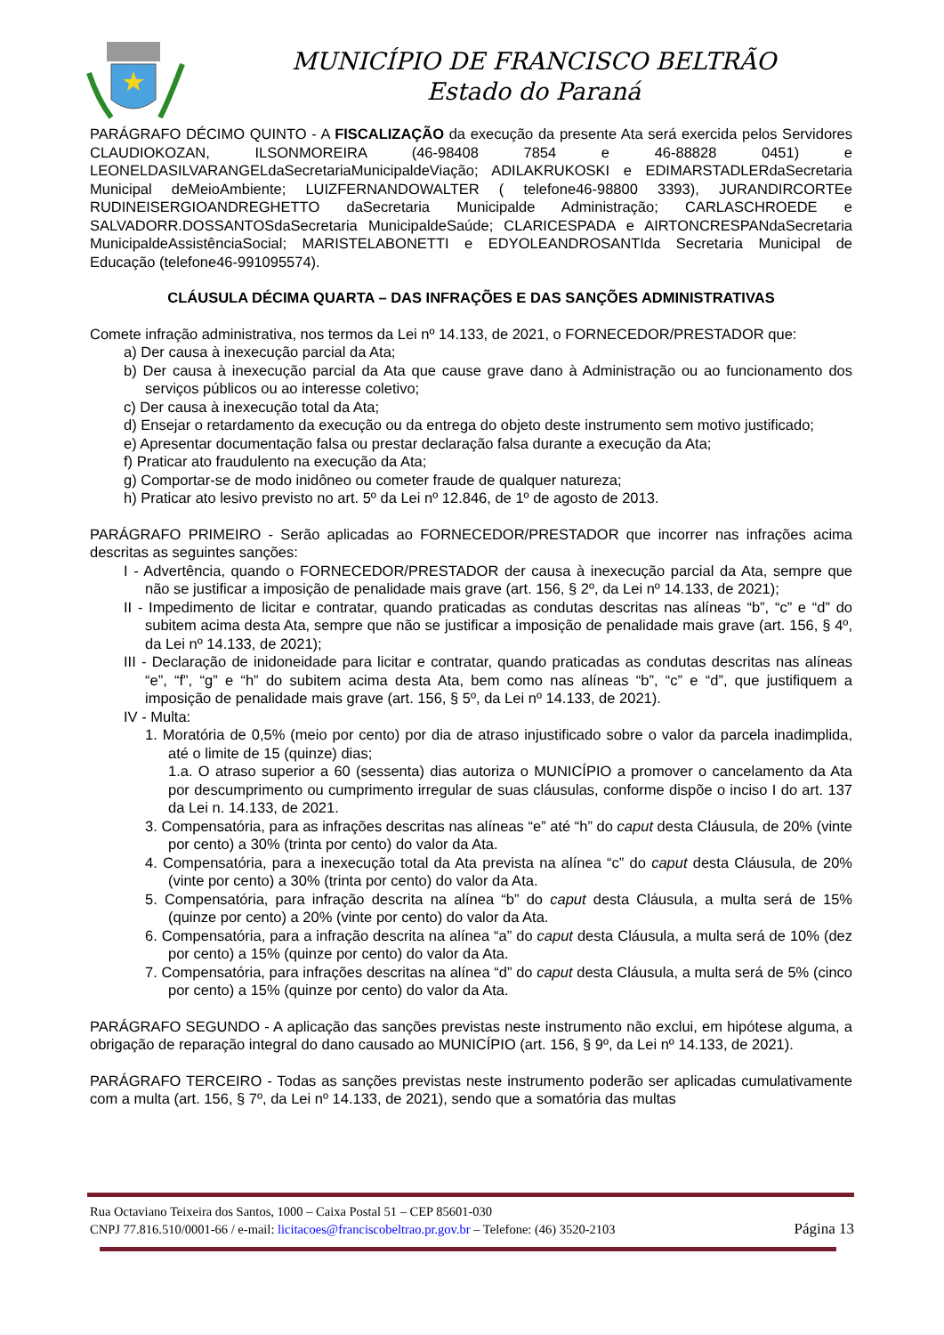MUNICÍPIO DE FRANCISCO BELTRÃO
Estado do Paraná
PARÁGRAFO DÉCIMO QUINTO - A FISCALIZAÇÃO da execução da presente Ata será exercida pelos Servidores CLAUDIOKOZAN, ILSONMOREIRA (46-98408 7854 e 46-88828 0451) e LEONELDASILVARANGELdaSecretariaMunicipaldeViação; ADILAKRUKOSKI e EDIMARSTADLERdaSecretaria Municipal deMeioAmbiente; LUIZFERNANDOWALTER ( telefone46-98800 3393), JURANDIRCORTEe RUDINEISERGIOANDREGHETTO daSecretaria Municipalde Administração; CARLASCHROEDE e SALVADORR.DOSSANTOSdaSecretaria MunicipaldeSaúde; CLARICESPADA e AIRTONCRESPANdaSecretaria MunicipaldeAssistênciaSocial; MARISTELABONETTI e EDYOLEANDROSANTIda Secretaria Municipal de Educação (telefone46-991095574).
CLÁUSULA DÉCIMA QUARTA – DAS INFRAÇÕES E DAS SANÇÕES ADMINISTRATIVAS
Comete infração administrativa, nos termos da Lei nº 14.133, de 2021, o FORNECEDOR/PRESTADOR que:
a) Der causa à inexecução parcial da Ata;
b) Der causa à inexecução parcial da Ata que cause grave dano à Administração ou ao funcionamento dos serviços públicos ou ao interesse coletivo;
c) Der causa à inexecução total da Ata;
d) Ensejar o retardamento da execução ou da entrega do objeto deste instrumento sem motivo justificado;
e) Apresentar documentação falsa ou prestar declaração falsa durante a execução da Ata;
f) Praticar ato fraudulento na execução da Ata;
g) Comportar-se de modo inidôneo ou cometer fraude de qualquer natureza;
h) Praticar ato lesivo previsto no art. 5º da Lei nº 12.846, de 1º de agosto de 2013.
PARÁGRAFO PRIMEIRO - Serão aplicadas ao FORNECEDOR/PRESTADOR que incorrer nas infrações acima descritas as seguintes sanções:
I - Advertência, quando o FORNECEDOR/PRESTADOR der causa à inexecução parcial da Ata, sempre que não se justificar a imposição de penalidade mais grave (art. 156, § 2º, da Lei nº 14.133, de 2021);
II - Impedimento de licitar e contratar, quando praticadas as condutas descritas nas alíneas “b”, “c” e “d” do subitem acima desta Ata, sempre que não se justificar a imposição de penalidade mais grave (art. 156, § 4º, da Lei nº 14.133, de 2021);
III - Declaração de inidoneidade para licitar e contratar, quando praticadas as condutas descritas nas alíneas “e”, “f”, “g” e “h” do subitem acima desta Ata, bem como nas alíneas “b”, “c” e “d”, que justifiquem a imposição de penalidade mais grave (art. 156, § 5º, da Lei nº 14.133, de 2021).
IV - Multa:
1. Moratória de 0,5% (meio por cento) por dia de atraso injustificado sobre o valor da parcela inadimplida, até o limite de 15 (quinze) dias;
1.a. O atraso superior a 60 (sessenta) dias autoriza o MUNICÍPIO a promover o cancelamento da Ata por descumprimento ou cumprimento irregular de suas cláusulas, conforme dispõe o inciso I do art. 137 da Lei n. 14.133, de 2021.
3. Compensatória, para as infrações descritas nas alíneas “e” até “h” do caput desta Cláusula, de 20% (vinte por cento) a 30% (trinta por cento) do valor da Ata.
4. Compensatória, para a inexecução total da Ata prevista na alínea “c” do caput desta Cláusula, de 20% (vinte por cento) a 30% (trinta por cento) do valor da Ata.
5. Compensatória, para infração descrita na alínea “b” do caput desta Cláusula, a multa será de 15% (quinze por cento) a 20% (vinte por cento) do valor da Ata.
6. Compensatória, para a infração descrita na alínea “a” do caput desta Cláusula, a multa será de 10% (dez por cento) a 15% (quinze por cento) do valor da Ata.
7. Compensatória, para infrações descritas na alínea “d” do caput desta Cláusula, a multa será de 5% (cinco por cento) a 15% (quinze por cento) do valor da Ata.
PARÁGRAFO SEGUNDO - A aplicação das sanções previstas neste instrumento não exclui, em hipótese alguma, a obrigação de reparação integral do dano causado ao MUNICÍPIO (art. 156, § 9º, da Lei nº 14.133, de 2021).
PARÁGRAFO TERCEIRO - Todas as sanções previstas neste instrumento poderão ser aplicadas cumulativamente com a multa (art. 156, § 7º, da Lei nº 14.133, de 2021), sendo que a somatória das multas
Rua Octaviano Teixeira dos Santos, 1000 – Caixa Postal 51 – CEP 85601-030
CNPJ 77.816.510/0001-66 / e-mail: licitacoes@franciscobeltrao.pr.gov.br – Telefone: (46) 3520-2103 Página 13